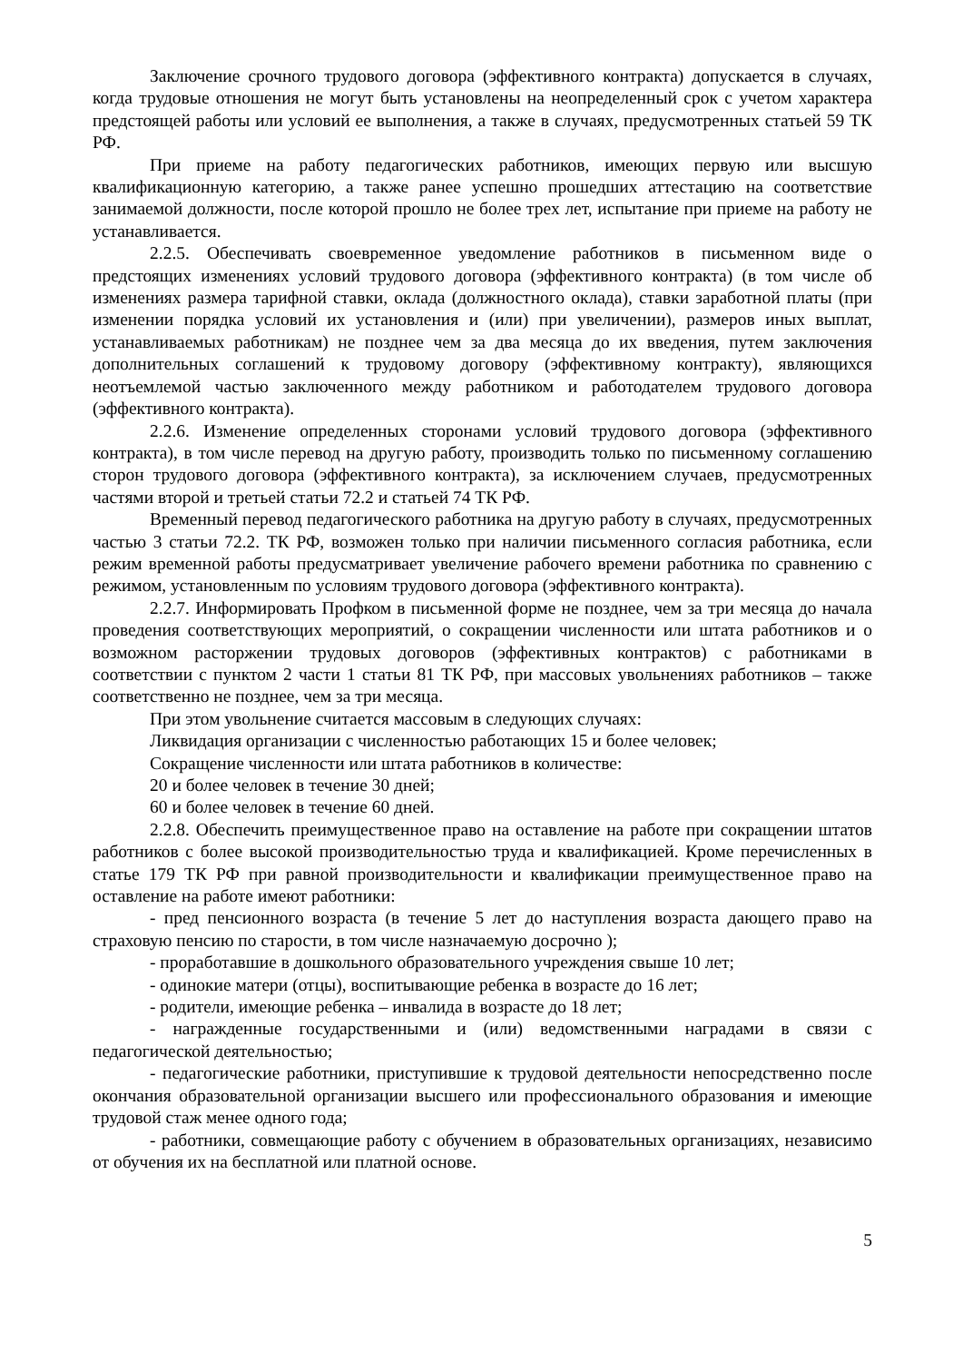Заключение срочного трудового договора (эффективного контракта) допускается в случаях, когда трудовые отношения не могут быть установлены на неопределенный срок с учетом характера предстоящей работы или условий ее выполнения, а также в случаях, предусмотренных статьей 59 ТК РФ.
При приеме на работу педагогических работников, имеющих первую или высшую квалификационную категорию, а также ранее успешно прошедших аттестацию на соответствие занимаемой должности, после которой прошло не более трех лет, испытание при приеме на работу не устанавливается.
2.2.5. Обеспечивать своевременное уведомление работников в письменном виде о предстоящих изменениях условий трудового договора (эффективного контракта) (в том числе об изменениях размера тарифной ставки, оклада (должностного оклада), ставки заработной платы (при изменении порядка условий их установления и (или) при увеличении), размеров иных выплат, устанавливаемых работникам) не позднее чем за два месяца до их введения, путем заключения дополнительных соглашений к трудовому договору (эффективному контракту), являющихся неотъемлемой частью заключенного между работником и работодателем трудового договора (эффективного контракта).
2.2.6. Изменение определенных сторонами условий трудового договора (эффективного контракта), в том числе перевод на другую работу, производить только по письменному соглашению сторон трудового договора (эффективного контракта), за исключением случаев, предусмотренных частями второй и третьей статьи 72.2 и статьей 74 ТК РФ.
Временный перевод педагогического работника на другую работу в случаях, предусмотренных частью 3 статьи 72.2. ТК РФ, возможен только при наличии письменного согласия работника, если режим временной работы предусматривает увеличение рабочего времени работника по сравнению с режимом, установленным по условиям трудового договора (эффективного контракта).
2.2.7. Информировать Профком в письменной форме не позднее, чем за три месяца до начала проведения соответствующих мероприятий, о сокращении численности или штата работников и о возможном расторжении трудовых договоров (эффективных контрактов) с работниками в соответствии с пунктом 2 части 1 статьи 81 ТК РФ, при массовых увольнениях работников – также соответственно не позднее, чем за три месяца.
При этом увольнение считается массовым в следующих случаях:
Ликвидация организации с численностью работающих 15 и более человек;
Сокращение численности или штата работников в количестве:
20 и более человек в течение 30 дней;
60 и более человек в течение 60 дней.
2.2.8. Обеспечить преимущественное право на оставление на работе при сокращении штатов работников с более высокой производительностью труда и квалификацией. Кроме перечисленных в статье 179 ТК РФ при равной производительности и квалификации преимущественное право на оставление на работе имеют работники:
- пред пенсионного возраста (в течение 5 лет до наступления возраста дающего право на страховую пенсию по старости, в том числе назначаемую досрочно );
- проработавшие в дошкольного образовательного учреждения свыше 10 лет;
- одинокие матери (отцы), воспитывающие ребенка в возрасте до 16 лет;
- родители, имеющие ребенка – инвалида в возрасте до 18 лет;
- награжденные государственными и (или) ведомственными наградами в связи с педагогической деятельностью;
- педагогические работники, приступившие к трудовой деятельности непосредственно после окончания образовательной организации высшего или профессионального образования и имеющие трудовой стаж менее одного года;
- работники, совмещающие работу с обучением в образовательных организациях, независимо от обучения их на бесплатной или платной основе.
5